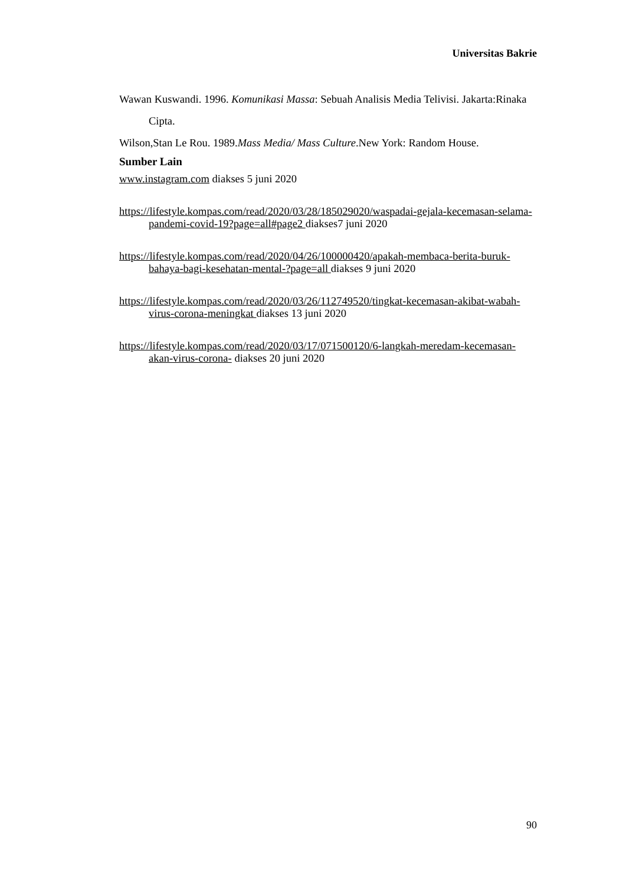Universitas Bakrie
Wawan Kuswandi. 1996. Komunikasi Massa: Sebuah Analisis Media Telivisi. Jakarta:Rinaka Cipta.
Wilson,Stan Le Rou. 1989.Mass Media/ Mass Culture.New York: Random House.
Sumber Lain
www.instagram.com diakses 5 juni 2020
https://lifestyle.kompas.com/read/2020/03/28/185029020/waspadai-gejala-kecemasan-selama-pandemi-covid-19?page=all#page2 diakses7 juni 2020
https://lifestyle.kompas.com/read/2020/04/26/100000420/apakah-membaca-berita-buruk-bahaya-bagi-kesehatan-mental-?page=all diakses 9 juni 2020
https://lifestyle.kompas.com/read/2020/03/26/112749520/tingkat-kecemasan-akibat-wabah-virus-corona-meningkat diakses 13 juni 2020
https://lifestyle.kompas.com/read/2020/03/17/071500120/6-langkah-meredam-kecemasan-akan-virus-corona- diakses 20 juni 2020
90